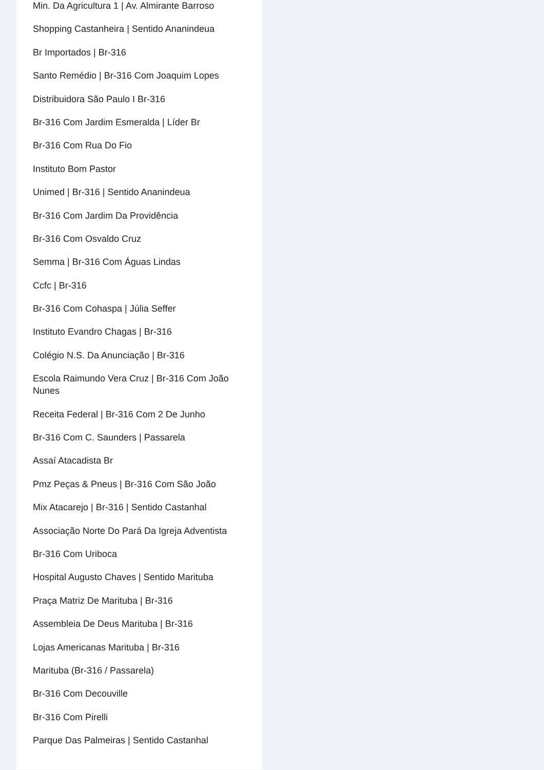Min. Da Agricultura 1 | Av. Almirante Barroso
Shopping Castanheira | Sentido Ananindeua
Br Importados | Br-316
Santo Remédio | Br-316 Com Joaquim Lopes
Distribuidora São Paulo I Br-316
Br-316 Com Jardim Esmeralda | Líder Br
Br-316 Com Rua Do Fio
Instituto Bom Pastor
Unimed | Br-316 | Sentido Ananindeua
Br-316 Com Jardim Da Providência
Br-316 Com Osvaldo Cruz
Semma | Br-316 Com Águas Lindas
Ccfc | Br-316
Br-316 Com Cohaspa | Júlia Seffer
Instituto Evandro Chagas | Br-316
Colégio N.S. Da Anunciação | Br-316
Escola Raimundo Vera Cruz | Br-316 Com João Nunes
Receita Federal | Br-316 Com 2 De Junho
Br-316 Com C. Saunders | Passarela
Assaí Atacadista Br
Pmz Peças & Pneus | Br-316 Com São João
Mix Atacarejo | Br-316 | Sentido Castanhal
Associação Norte Do Pará Da Igreja Adventista
Br-316 Com Uriboca
Hospital Augusto Chaves | Sentido Marituba
Praça Matriz De Marituba | Br-316
Assembleia De Deus Marituba | Br-316
Lojas Americanas Marituba | Br-316
Marituba (Br-316 / Passarela)
Br-316 Com Decouville
Br-316 Com Pirelli
Parque Das Palmeiras | Sentido Castanhal